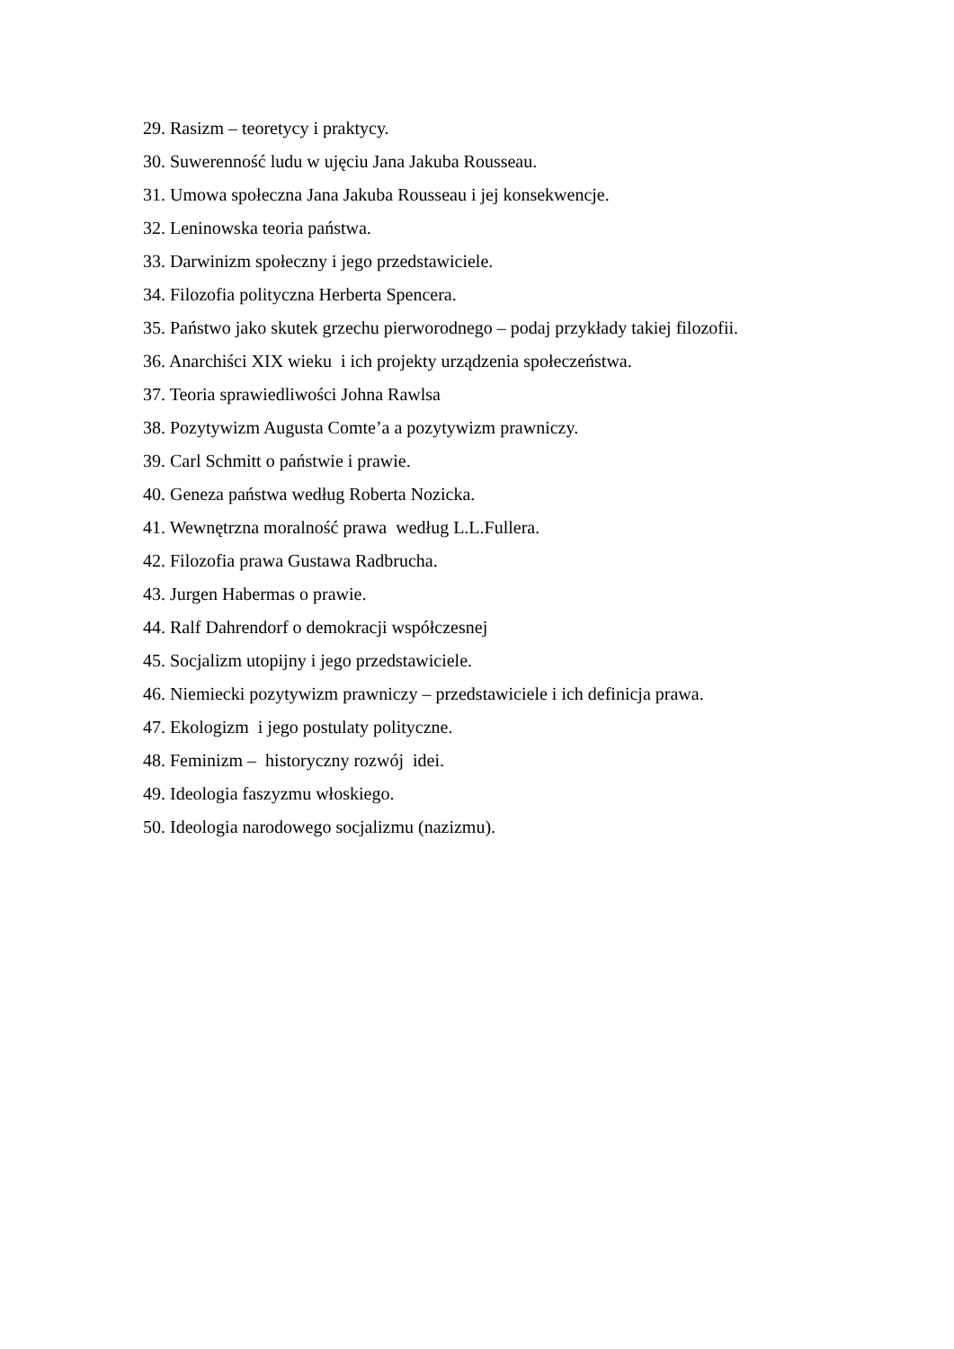29. Rasizm – teoretycy i praktycy.
30. Suwerenność ludu w ujęciu Jana Jakuba Rousseau.
31. Umowa społeczna Jana Jakuba Rousseau i jej konsekwencje.
32. Leninowska teoria państwa.
33. Darwinizm społeczny i jego przedstawiciele.
34. Filozofia polityczna Herberta Spencera.
35. Państwo jako skutek grzechu pierworodnego – podaj przykłady takiej filozofii.
36. Anarchiści XIX wieku i ich projekty urządzenia społeczeństwa.
37. Teoria sprawiedliwości Johna Rawlsa
38. Pozytywizm Augusta Comte’a a pozytywizm prawniczy.
39. Carl Schmitt o państwie i prawie.
40. Geneza państwa według Roberta Nozicka.
41. Wewnętrzna moralność prawa według L.L.Fullera.
42. Filozofia prawa Gustawa Radbrucha.
43. Jurgen Habermas o prawie.
44. Ralf Dahrendorf o demokracji współczesnej
45. Socjalizm utopijny i jego przedstawiciele.
46. Niemiecki pozytywizm prawniczy – przedstawiciele i ich definicja prawa.
47. Ekologizm i jego postulaty polityczne.
48. Feminizm – historyczny rozwój idei.
49. Ideologia faszyzmu włoskiego.
50. Ideologia narodowego socjalizmu (nazizmu).